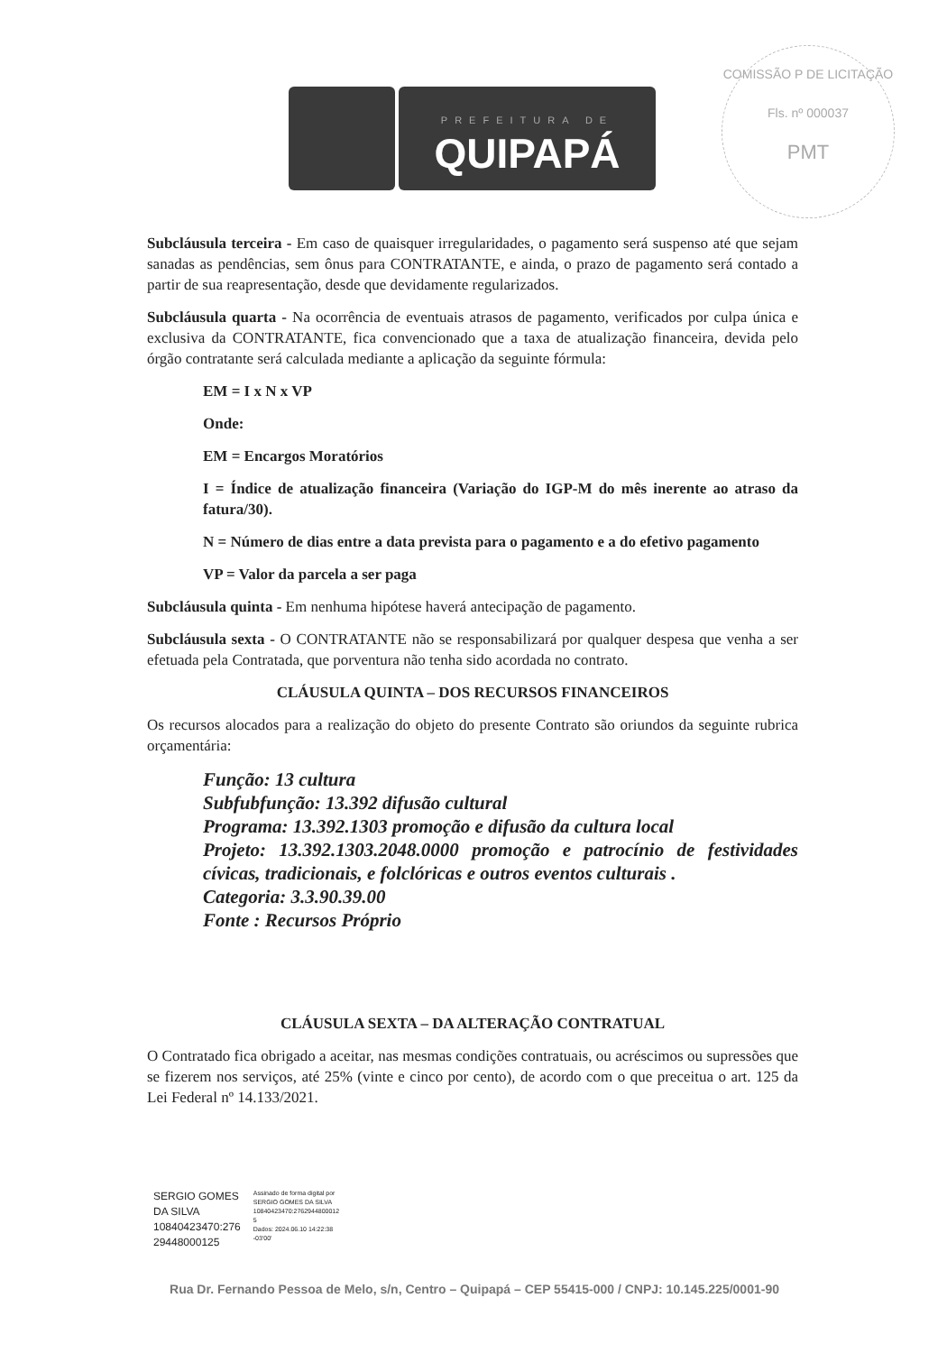PREFEITURA DE
QUIPAPÁ
COMISSÃO P DE LICITAÇÃO
Fls. nº 000037
PMT
Subcláusula terceira - Em caso de quaisquer irregularidades, o pagamento será suspenso até que sejam sanadas as pendências, sem ônus para CONTRATANTE, e ainda, o prazo de pagamento será contado a partir de sua reapresentação, desde que devidamente regularizados.
Subcláusula quarta - Na ocorrência de eventuais atrasos de pagamento, verificados por culpa única e exclusiva da CONTRATANTE, fica convencionado que a taxa de atualização financeira, devida pelo órgão contratante será calculada mediante a aplicação da seguinte fórmula:
EM = I x N x VP
Onde:
EM = Encargos Moratórios
I = Índice de atualização financeira (Variação do IGP-M do mês inerente ao atraso da fatura/30).
N = Número de dias entre a data prevista para o pagamento e a do efetivo pagamento
VP = Valor da parcela a ser paga
Subcláusula quinta - Em nenhuma hipótese haverá antecipação de pagamento.
Subcláusula sexta - O CONTRATANTE não se responsabilizará por qualquer despesa que venha a ser efetuada pela Contratada, que porventura não tenha sido acordada no contrato.
CLÁUSULA QUINTA – DOS RECURSOS FINANCEIROS
Os recursos alocados para a realização do objeto do presente Contrato são oriundos da seguinte rubrica orçamentária:
Função: 13 cultura
Subfubfunção: 13.392 difusão cultural
Programa: 13.392.1303 promoção e difusão da cultura local
Projeto: 13.392.1303.2048.0000 promoção e patrocínio de festividades cívicas, tradicionais, e folclóricas e outros eventos culturais .
Categoria: 3.3.90.39.00
Fonte : Recursos Próprio
CLÁUSULA SEXTA – DA ALTERAÇÃO CONTRATUAL
O Contratado fica obrigado a aceitar, nas mesmas condições contratuais, ou acréscimos ou supressões que se fizerem nos serviços, até 25% (vinte e cinco por cento), de acordo com o que preceitua o art. 125 da Lei Federal nº 14.133/2021.
SERGIO GOMES
DA SILVA
10840423470:276
29448000125
Assinado de forma digital por
SERGIO GOMES DA SILVA
10840423470:2762944800012
5
Dados: 2024.06.10 14:22:38
-03'00'
Rua Dr. Fernando Pessoa de Melo, s/n, Centro – Quipapá – CEP 55415-000 / CNPJ: 10.145.225/0001-90